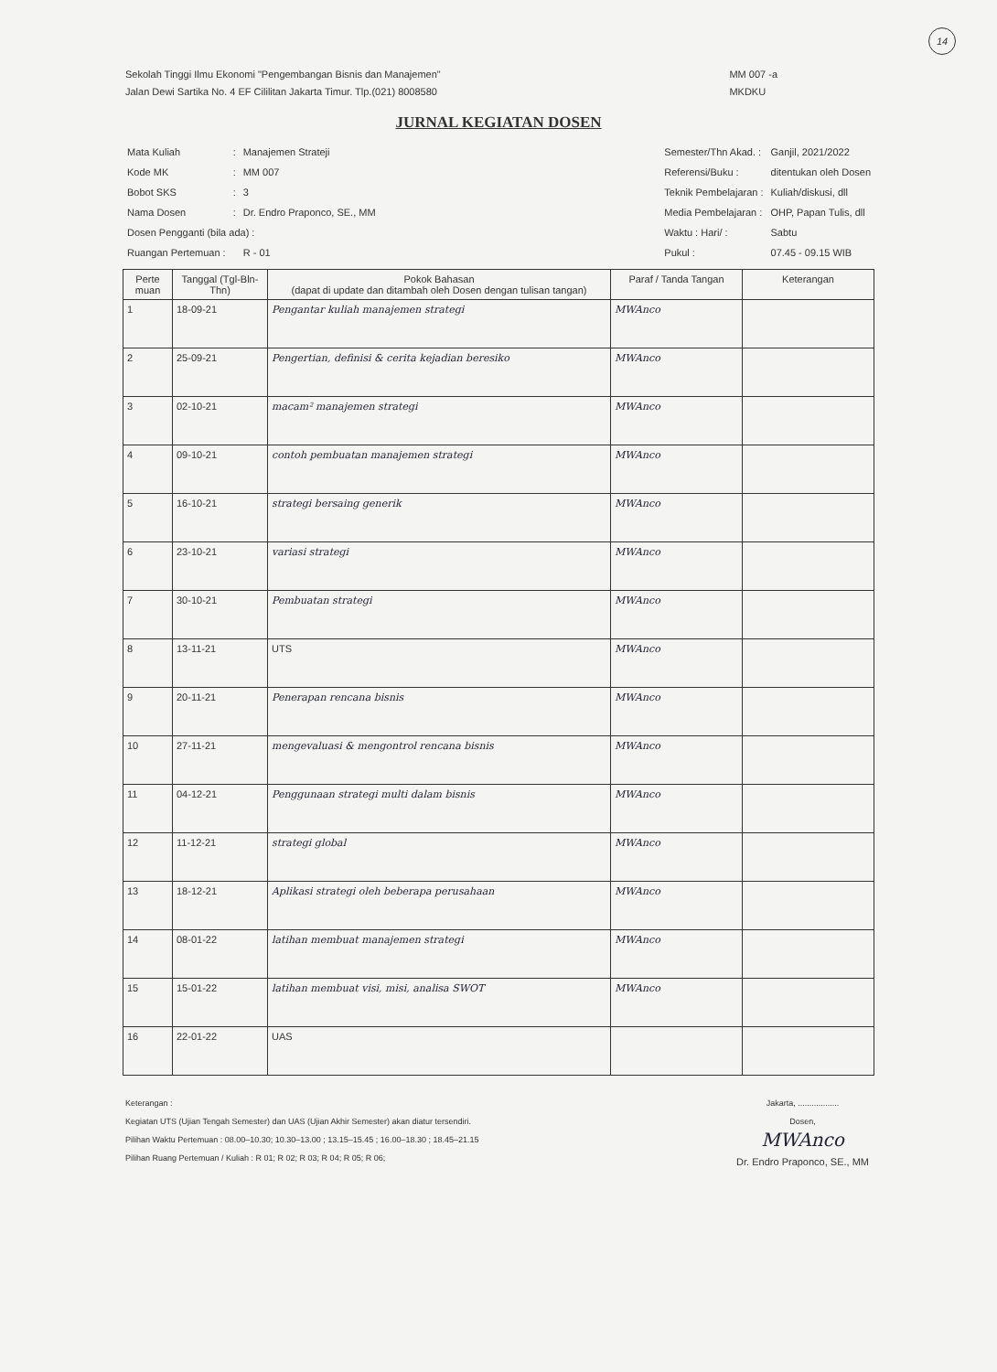14
Sekolah Tinggi Ilmu Ekonomi "Pengembangan Bisnis dan Manajemen"
Jalan Dewi Sartika No. 4 EF Cililitan Jakarta Timur. Tlp.(021) 8008580
MM 007 -a
MKDKU
JURNAL KEGIATAN DOSEN
| Mata Kuliah | : | Manajemen Strateji |
| Kode MK | : | MM 007 |
| Bobot SKS | : | 3 |
| Nama Dosen | : | Dr. Endro Praponco, SE., MM |
| Dosen Pengganti (bila ada) : | | |
| Ruangan Pertemuan : | | R - 01 |
| Semester/Thn Akad. : | Ganjil, 2021/2022 |
| Referensi/Buku : | ditentukan oleh Dosen |
| Teknik Pembelajaran : | Kuliah/diskusi, dll |
| Media Pembelajaran : | OHP, Papan Tulis, dll |
| Waktu : Hari/ : | Sabtu |
| Pukul : | 07.45 - 09.15 WIB |
| Perte muan | Tanggal (Tgl-Bln-Thn) | Pokok Bahasan (dapat di update dan ditambah oleh Dosen dengan tulisan tangan) | Paraf / Tanda Tangan | Keterangan |
| --- | --- | --- | --- | --- |
| 1 | 18-09-21 | Pengantar kuliah manajemen strategi | MWAnco | |
| 2 | 25-09-21 | Pengertian, definisi & cerita kejadian beresiko | MWAnco | |
| 3 | 02-10-21 | macam² manajemen strategi | MWAnco | |
| 4 | 09-10-21 | contoh pembuatan manajemen strategi | MWAnco | |
| 5 | 16-10-21 | strategi bersaing generik | MWAnco | |
| 6 | 23-10-21 | variasi strategi | MWAnco | |
| 7 | 30-10-21 | Pembuatan strategi | MWAnco | |
| 8 | 13-11-21 | UTS | MWAnco | |
| 9 | 20-11-21 | Penerapan rencana bisnis | MWAnco | |
| 10 | 27-11-21 | mengevaluasi & mengontrol rencana bisnis | MWAnco | |
| 11 | 04-12-21 | Penggunaan strategi multi dalam bisnis | MWAnco | |
| 12 | 11-12-21 | strategi global | MWAnco | |
| 13 | 18-12-21 | Aplikasi strategi oleh beberapa perusahaan | MWAnco | |
| 14 | 08-01-22 | latihan membuat manajemen strategi | MWAnco | |
| 15 | 15-01-22 | latihan membuat visi, misi, analisa SWOT | MWAnco | |
| 16 | 22-01-22 | UAS | | |
Keterangan :
Kegiatan UTS (Ujian Tengah Semester) dan UAS (Ujian Akhir Semester) akan diatur tersendiri.
Pilihan Waktu Pertemuan : 08.00–10.30; 10.30–13.00 ; 13.15–15.45 ; 16.00–18.30 ; 18.45–21.15
Pilihan Ruang Pertemuan / Kuliah : R 01; R 02; R 03; R 04; R 05; R 06;
Jakarta, ..................
Dosen,
MWAnco
Dr. Endro Praponco, SE., MM